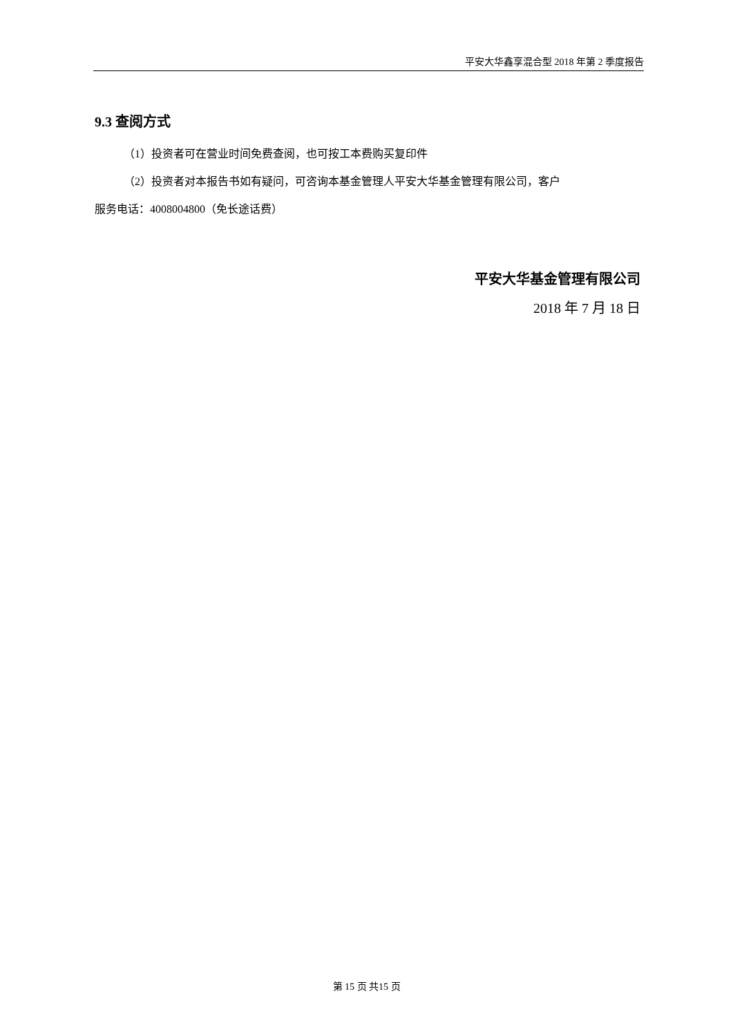平安大华鑫享混合型 2018 年第 2 季度报告
9.3 查阅方式
（1）投资者可在营业时间免费查阅，也可按工本费购买复印件
（2）投资者对本报告书如有疑问，可咨询本基金管理人平安大华基金管理有限公司，客户
服务电话：4008004800（免长途话费）
平安大华基金管理有限公司
2018 年 7 月 18 日
第 15 页 共15 页